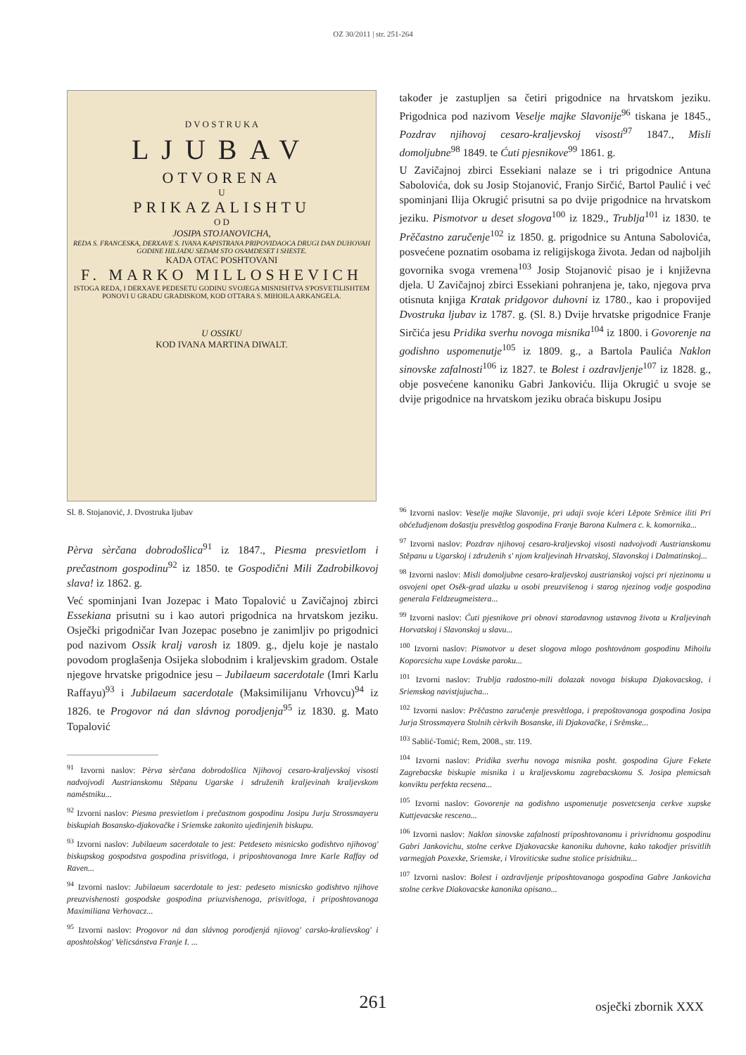OZ 30/2011 | str. 251-264
D V O S T R U K A
LJUBAV
OTVORENA
U
PRIKAZALISHTU
O D
JOSIPA STOJANOVICHA,
REDA S. FRANCESKA, DERXAVE S. IVANA KAPISTRANA PRIPOVIDAOCA DRUGI DAN DUHOVAH GODINE HILJADU SEDAM STO OSAMDESET I SHESTE.
KADA OTAC POSHTOVANI
F. MARKO MILLOSHEVICH
ISTOGA REDA, I DERXAVE PEDESETU GODINU SVOJEGA MISNISHTVA S'POSVETILISHTEM PONOVI U GRADU GRADISKOM, KOD OTTARA S. MIHOILA ARKANGELA.
U OSSIKU
KOD IVANA MARTINA DIWALT.
Sl. 8. Stojanović, J. Dvostruka ljubav
Pèrva sèrčana dobrodošlica<sup>91</sup> iz 1847., Piesma presvietlom i prečastnom gospodinu<sup>92</sup> iz 1850. te Gospodični Mili Zadrobilkovoj slava! iz 1862. g.
Već spominjani Ivan Jozepac i Mato Topalović u Zavičajnoj zbirci Essekiana prisutni su i kao autori prigodnica na hrvatskom jeziku. Osječki prigodničar Ivan Jozepac posebno je zanimljiv po prigodnici pod nazivom Ossik kralj varosh iz 1809. g., djelu koje je nastalo povodom proglašenja Osijeka slobodnim i kraljevskim gradom. Ostale njegove hrvatske prigodnice jesu – Jubilaeum sacerdotale (Imri Karlu Raffayu)<sup>93</sup> i Jubilaeum sacerdotale (Maksimilijanu Vrhovcu)<sup>94</sup> iz 1826. te Progovor ná dan slávnog porodjenja<sup>95</sup> iz 1830. g. Mato Topalović
<sup>91</sup> Izvorni naslov: Pèrva sèrčana dobrodošlica Njihovoj cesaro-kraljevskoj visosti nadvojvodi Austrianskomu Stěpanu Ugarske i sdruženih kraljevinah kraljevskom naměstniku...
<sup>92</sup> Izvorni naslov: Piesma presvietlom i prečastnom gospodinu Josipu Jurju Strossmayeru biskupiah Bosansko-djakovačke i Sriemske zakonito ujedinjenih biskupu.
<sup>93</sup> Izvorni naslov: Jubilaeum sacerdotale to jest: Petdeseto misnicsko godishtvo njihovog' biskupskog gospodstva gospodina prisvitloga, i priposhtovanoga Imre Karle Raffay od Raven...
<sup>94</sup> Izvorni naslov: Jubilaeum sacerdotale to jest: pedeseto misnicsko godishtvo njihove preuzvishenosti gospodske gospodina priuzvishenoga, prisvitloga, i priposhtovanoga Maximiliana Verhovacz...
<sup>95</sup> Izvorni naslov: Progovor ná dan slávnog porodjenjá njiovog' carsko-kralievskog' i aposhtolskog' Velicsánstva Franje I. ...
također je zastupljen sa četiri prigodnice na hrvatskom jeziku. Prigodnica pod nazivom Veselje majke Slavonije<sup>96</sup> tiskana je 1845., Pozdrav njihovoj cesaro-kraljevskoj visosti<sup>97</sup> 1847., Misli domoljubne<sup>98</sup> 1849. te Ćuti pjesnikove<sup>99</sup> 1861. g.
U Zavičajnoj zbirci Essekiani nalaze se i tri prigodnice Antuna Sabolovića, dok su Josip Stojanović, Franjo Sirčić, Bartol Paulić i već spominjani Ilija Okrugić prisutni sa po dvije prigodnice na hrvatskom jeziku. Pismotvor u deset slogova<sup>100</sup> iz 1829., Trublja<sup>101</sup> iz 1830. te Prěčastno zaručenje<sup>102</sup> iz 1850. g. prigodnice su Antuna Sabolovića, posvećene poznatim osobama iz religijskoga života. Jedan od najboljih govornika svoga vremena<sup>103</sup> Josip Stojanović pisao je i književna djela. U Zavičajnoj zbirci Essekiani pohranjena je, tako, njegova prva otisnuta knjiga Kratak pridgovor duhovni iz 1780., kao i propovijed Dvostruka ljubav iz 1787. g. (Sl. 8.) Dvije hrvatske prigodnice Franje Sirčića jesu Pridika sverhu novoga misnika<sup>104</sup> iz 1800. i Govorenje na godishno uspomenutje<sup>105</sup> iz 1809. g., a Bartola Paulića Naklon sinovske zafalnosti<sup>106</sup> iz 1827. te Bolest i ozdravljenje<sup>107</sup> iz 1828. g., obje posvećene kanoniku Gabri Jankoviću. Ilija Okrugić u svoje se dvije prigodnice na hrvatskom jeziku obraća biskupu Josipu
<sup>96</sup> Izvorni naslov: Veselje majke Slavonije, pri udaji svoje kćeri Lěpote Srěmice iliti Pri obćežudjenom došastju presvětlog gospodina Franje Barona Kulmera c. k. komornika...
<sup>97</sup> Izvorni naslov: Pozdrav njihovoj cesaro-kraljevskoj visosti nadvojvodi Austrianskomu Stěpanu u Ugarskoj i združenih s' njom kraljevinah Hrvatskoj, Slavonskoj i Dalmatinskoj...
<sup>98</sup> Izvorni naslov: Misli domoljubne cesaro-kraljevskoj austrianskoj vojsci pri njezinomu u osvojeni opet Osěk-grad ulazku u osobi preuzvišenog i starog njezinog vodje gospodina generala Feldzeugmeistera...
<sup>99</sup> Izvorni naslov: Ćuti pjesnikove pri obnovi starodavnog ustavnog života u Kraljevinah Horvatskoj i Slavonskoj u slavu...
<sup>100</sup> Izvorni naslov: Pismotvor u deset slogova mlogo poshtovánom gospodinu Mihoilu Koporcsichu xupe Lováske paroku...
<sup>101</sup> Izvorni naslov: Trublja radostno-mili dolazak novoga biskupa Djakovacskog, i Sriemskog navistjujucha...
<sup>102</sup> Izvorni naslov: Prěčastno zaručenje presvětloga, i prepoštovanoga gospodina Josipa Jurja Strossmayera Stolnih cèrkvih Bosanske, ili Djakovačke, i Srěmske...
<sup>103</sup> Sablić-Tomić; Rem, 2008., str. 119.
<sup>104</sup> Izvorni naslov: Pridika sverhu novoga misnika posht. gospodina Gjure Fekete Zagrebacske biskupie misnika i u kraljevskomu zagrebacskomu S. Josipa plemicsah konviktu perfekta recsena...
<sup>105</sup> Izvorni naslov: Govorenje na godishno uspomenutje posvetcsenja cerkve xupske Kuttjevacske resceno...
<sup>106</sup> Izvorni naslov: Naklon sinovske zafalnosti priposhtovanomu i privridnomu gospodinu Gabri Jankovichu, stolne cerkve Djakovacske kanoniku duhovne, kako takodjer prisvitlih varmegjah Poxexke, Sriemske, i Viroviticske sudne stolice prisidniku...
<sup>107</sup> Izvorni naslov: Bolest i ozdravljenje priposhtovanoga gospodina Gabre Jankovicha stolne cerkve Diakovacske kanonika opisano...
261 osječki zbornik XXX